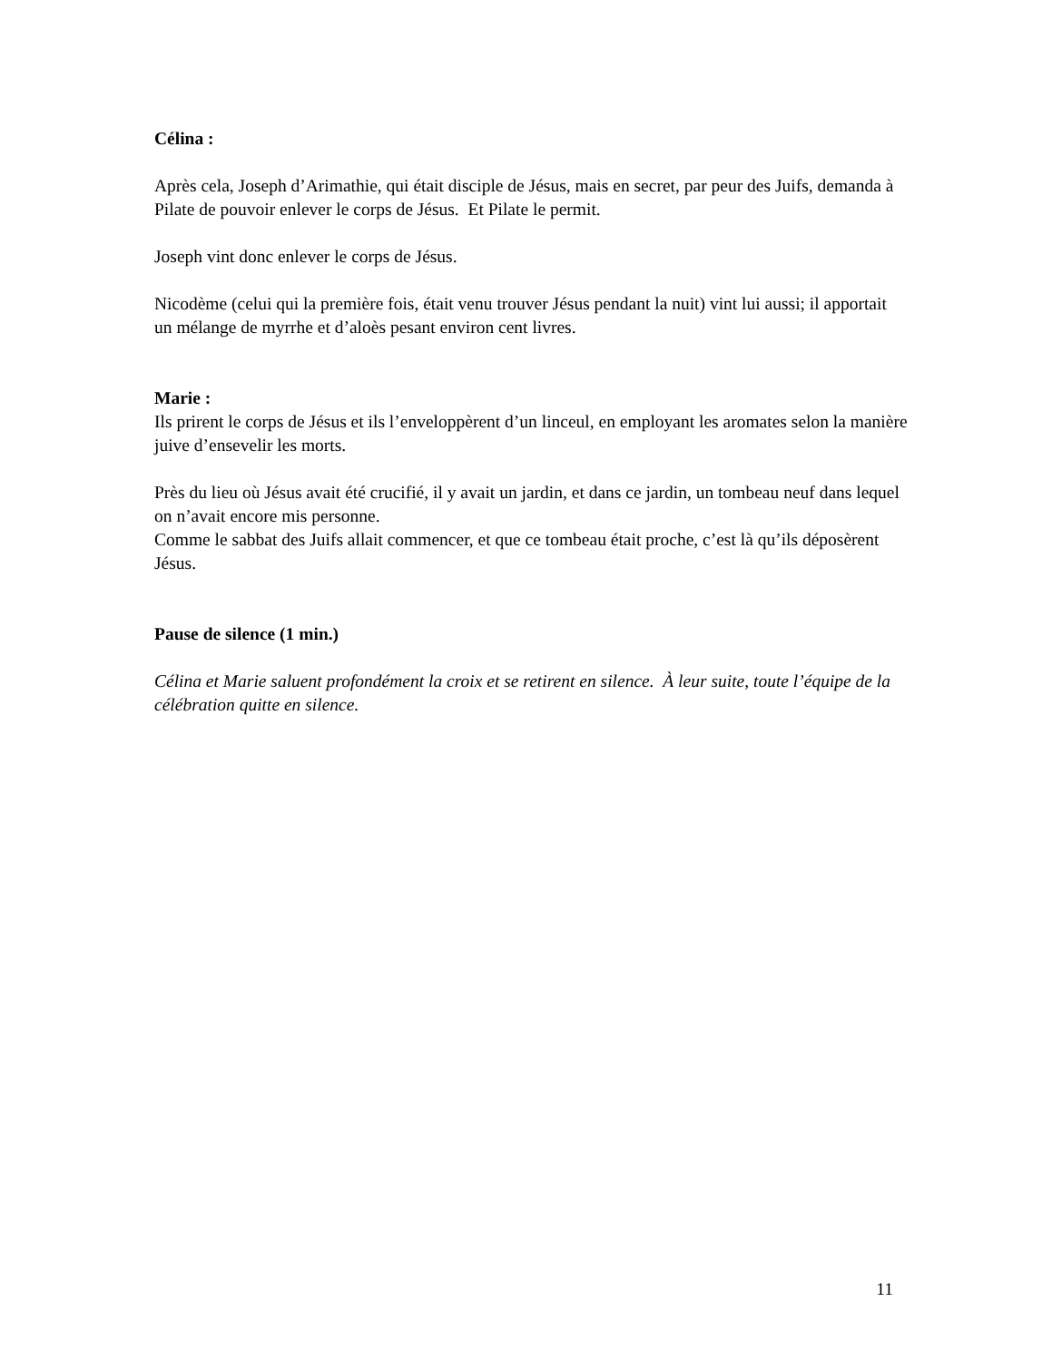Célina :
Après cela, Joseph d’Arimathie, qui était disciple de Jésus, mais en secret, par peur des Juifs, demanda à Pilate de pouvoir enlever le corps de Jésus. Et Pilate le permit.
Joseph vint donc enlever le corps de Jésus.
Nicodème (celui qui la première fois, était venu trouver Jésus pendant la nuit) vint lui aussi; il apportait un mélange de myrrhe et d’aloès pesant environ cent livres.
Marie :
Ils prirent le corps de Jésus et ils l’enveloppèrent d’un linceul, en employant les aromates selon la manière juive d’ensevelir les morts.
Près du lieu où Jésus avait été crucifié, il y avait un jardin, et dans ce jardin, un tombeau neuf dans lequel on n’avait encore mis personne.
Comme le sabbat des Juifs allait commencer, et que ce tombeau était proche, c’est là qu’ils déposèrent Jésus.
Pause de silence (1 min.)
Célina et Marie saluent profondément la croix et se retirent en silence. À leur suite, toute l’équipe de la célébration quitte en silence.
11